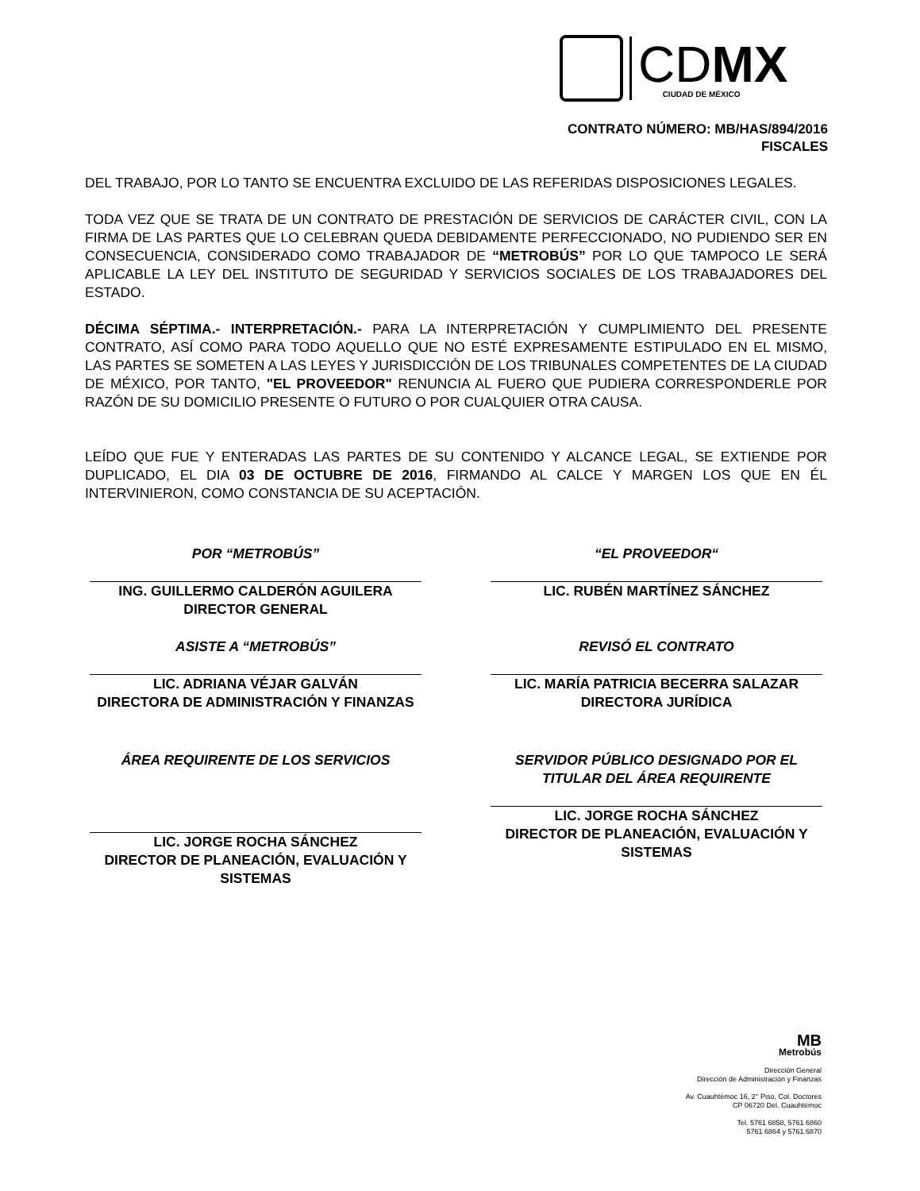CDMX
CIUDAD DE MÉXICO
CONTRATO NÚMERO: MB/HAS/894/2016
FISCALES
DEL TRABAJO, POR LO TANTO SE ENCUENTRA EXCLUIDO DE LAS REFERIDAS DISPOSICIONES LEGALES.
TODA VEZ QUE SE TRATA DE UN CONTRATO DE PRESTACIÓN DE SERVICIOS DE CARÁCTER CIVIL, CON LA FIRMA DE LAS PARTES QUE LO CELEBRAN QUEDA DEBIDAMENTE PERFECCIONADO, NO PUDIENDO SER EN CONSECUENCIA, CONSIDERADO COMO TRABAJADOR DE “METROBÚS” POR LO QUE TAMPOCO LE SERÁ APLICABLE LA LEY DEL INSTITUTO DE SEGURIDAD Y SERVICIOS SOCIALES DE LOS TRABAJADORES DEL ESTADO.
DÉCIMA SÉPTIMA.- INTERPRETACIÓN.- PARA LA INTERPRETACIÓN Y CUMPLIMIENTO DEL PRESENTE CONTRATO, ASÍ COMO PARA TODO AQUELLO QUE NO ESTÉ EXPRESAMENTE ESTIPULADO EN EL MISMO, LAS PARTES SE SOMETEN A LAS LEYES Y JURISDICCIÓN DE LOS TRIBUNALES COMPETENTES DE LA CIUDAD DE MÉXICO, POR TANTO, "EL PROVEEDOR" RENUNCIA AL FUERO QUE PUDIERA CORRESPONDERLE POR RAZÓN DE SU DOMICILIO PRESENTE O FUTURO O POR CUALQUIER OTRA CAUSA.
LEÍDO QUE FUE Y ENTERADAS LAS PARTES DE SU CONTENIDO Y ALCANCE LEGAL, SE EXTIENDE POR DUPLICADO, EL DIA 03 DE OCTUBRE DE 2016, FIRMANDO AL CALCE Y MARGEN LOS QUE EN ÉL INTERVINIERON, COMO CONSTANCIA DE SU ACEPTACIÓN.
POR “METROBÚS”
ING. GUILLERMO CALDERÓN AGUILERA
DIRECTOR GENERAL
“EL PROVEEDOR“
LIC. RUBÉN MARTÍNEZ SÁNCHEZ
ASISTE A “METROBÚS”
LIC. ADRIANA VÉJAR GALVÁN
DIRECTORA DE ADMINISTRACIÓN Y FINANZAS
REVISÓ EL CONTRATO
LIC. MARÍA PATRICIA BECERRA SALAZAR
DIRECTORA JURÍDICA
ÁREA REQUIRENTE DE LOS SERVICIOS
LIC. JORGE ROCHA SÁNCHEZ
DIRECTOR DE PLANEACIÓN, EVALUACIÓN Y SISTEMAS
SERVIDOR PÚBLICO DESIGNADO POR EL TITULAR DEL ÁREA REQUIRENTE
LIC. JORGE ROCHA SÁNCHEZ
DIRECTOR DE PLANEACIÓN, EVALUACIÓN Y SISTEMAS
MB
Metrobús
Dirección General
Dirección de Administración y Finanzas
Av. Cuauhtémoc 16, 2° Piso, Col. Doctores
CP 06720 Del. Cuauhtémoc
Tel. 5761 6858, 5761 6860
5761 6864 y 5761.6870